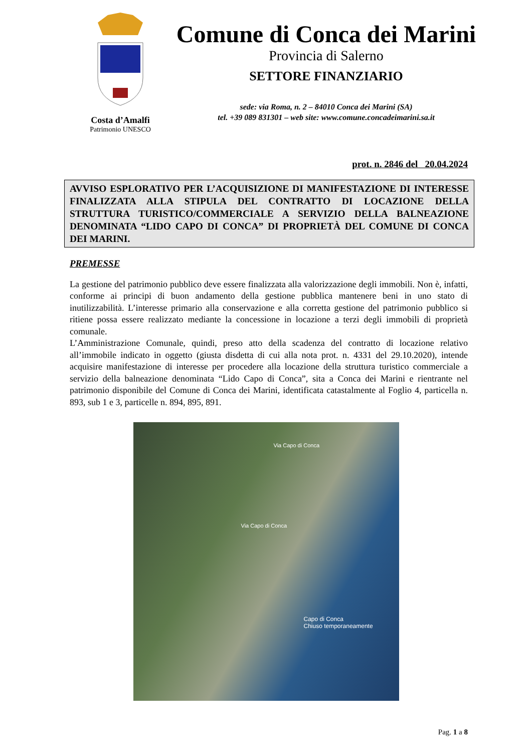Costa d’Amalfi
Patrimonio UNESCO
Comune di Conca dei Marini
Provincia di Salerno
SETTORE FINANZIARIO
sede: via Roma, n. 2 – 84010 Conca dei Marini (SA)
tel. +39 089 831301 – web site: www.comune.concadeimarini.sa.it
prot. n. 2846 del 20.04.2024
AVVISO ESPLORATIVO PER L’ACQUISIZIONE DI MANIFESTAZIONE DI INTERESSE FINALIZZATA ALLA STIPULA DEL CONTRATTO DI LOCAZIONE DELLA STRUTTURA TURISTICO/COMMERCIALE A SERVIZIO DELLA BALNEAZIONE DENOMINATA “LIDO CAPO DI CONCA” DI PROPRIETÀ DEL COMUNE DI CONCA DEI MARINI.
PREMESSE
La gestione del patrimonio pubblico deve essere finalizzata alla valorizzazione degli immobili. Non è, infatti, conforme ai principi di buon andamento della gestione pubblica mantenere beni in uno stato di inutilizzabilità. L’interesse primario alla conservazione e alla corretta gestione del patrimonio pubblico si ritiene possa essere realizzato mediante la concessione in locazione a terzi degli immobili di proprietà comunale.
L’Amministrazione Comunale, quindi, preso atto della scadenza del contratto di locazione relativo all’immobile indicato in oggetto (giusta disdetta di cui alla nota prot. n. 4331 del 29.10.2020), intende acquisire manifestazione di interesse per procedere alla locazione della struttura turistico commerciale a servizio della balneazione denominata “Lido Capo di Conca”, sita a Conca dei Marini e rientrante nel patrimonio disponibile del Comune di Conca dei Marini, identificata catastalmente al Foglio 4, particella n. 893, sub 1 e 3, particelle n. 894, 895, 891.
Via Capo di Conca
Via Capo di Conca
Capo di Conca
Chiuso temporaneamente
Pag. 1 a 8